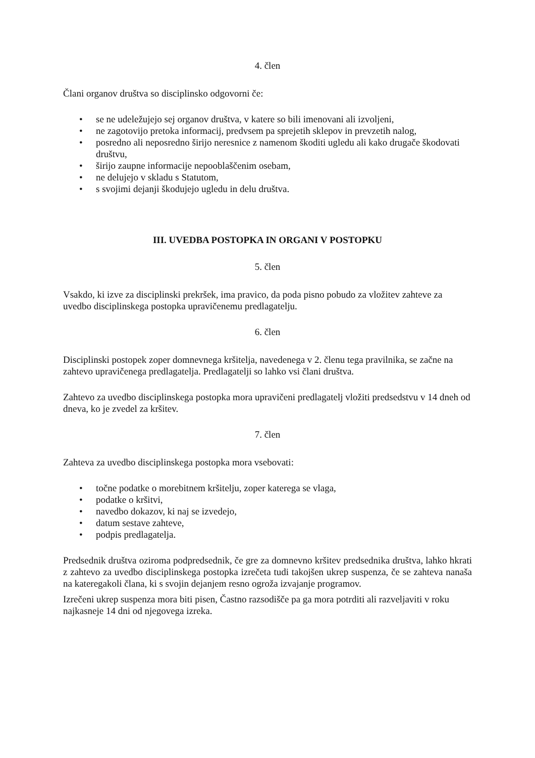4. člen
Člani organov društva so disciplinsko odgovorni če:
• se ne udeležujejo sej organov društva, v katere so bili imenovani ali izvoljeni,
• ne zagotovijo pretoka informacij, predvsem pa sprejetih sklepov in prevzetih nalog,
• posredno ali neposredno širijo neresnice z namenom škoditi ugledu ali kako drugače škodovati društvu,
• širijo zaupne informacije nepooblaščenim osebam,
• ne delujejo v skladu s Statutom,
• s svojimi dejanji škodujejo ugledu in delu društva.
III. UVEDBA POSTOPKA IN ORGANI V POSTOPKU
5. člen
Vsakdo, ki izve za disciplinski prekršek, ima pravico, da poda pisno pobudo za vložitev zahteve za uvedbo disciplinskega postopka upravičenemu predlagatelju.
6. člen
Disciplinski postopek zoper domnevnega kršitelja, navedenega v 2. členu tega pravilnika, se začne na zahtevo upravičenega predlagatelja. Predlagatelji so lahko vsi člani društva.
Zahtevo za uvedbo disciplinskega postopka mora upravičeni predlagatelj vložiti predsedstvu v 14 dneh od dneva, ko je zvedel za kršitev.
7. člen
Zahteva za uvedbo disciplinskega postopka mora vsebovati:
• točne podatke o morebitnem kršitelju, zoper katerega se vlaga,
• podatke o kršitvi,
• navedbo dokazov, ki naj se izvedejo,
• datum sestave zahteve,
• podpis predlagatelja.
Predsednik društva oziroma podpredsednik, če gre za domnevno kršitev predsednika društva, lahko hkrati z zahtevo za uvedbo disciplinskega postopka izrečeta tudi takojšen ukrep suspenza, če se zahteva nanaša na kateregakoli člana, ki s svojin dejanjem resno ogroža izvajanje programov.
Izrečeni ukrep suspenza mora biti pisen, Častno razsodišče pa ga mora potrditi ali razveljaviti v roku najkasneje 14 dni od njegovega izreka.